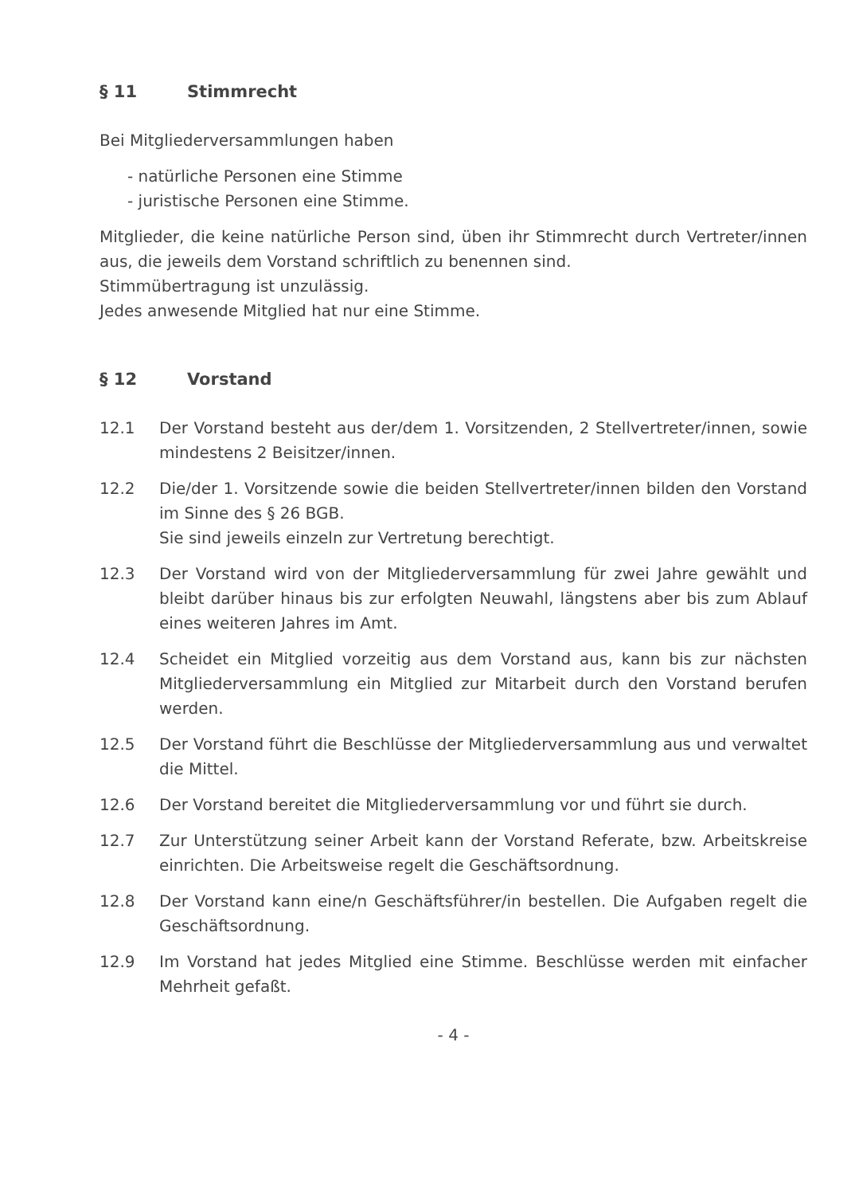§ 11 Stimmrecht
Bei Mitgliederversammlungen haben
- natürliche Personen eine Stimme
- juristische Personen eine Stimme.
Mitglieder, die keine natürliche Person sind, üben ihr Stimmrecht durch Vertreter/innen aus, die jeweils dem Vorstand schriftlich zu benennen sind.
Stimmübertragung ist unzulässig.
Jedes anwesende Mitglied hat nur eine Stimme.
§ 12 Vorstand
12.1 Der Vorstand besteht aus der/dem 1. Vorsitzenden, 2 Stellvertreter/innen, sowie mindestens 2 Beisitzer/innen.
12.2 Die/der 1. Vorsitzende sowie die beiden Stellvertreter/innen bilden den Vorstand im Sinne des § 26 BGB.
Sie sind jeweils einzeln zur Vertretung berechtigt.
12.3 Der Vorstand wird von der Mitgliederversammlung für zwei Jahre gewählt und bleibt darüber hinaus bis zur erfolgten Neuwahl, längstens aber bis zum Ablauf eines weiteren Jahres im Amt.
12.4 Scheidet ein Mitglied vorzeitig aus dem Vorstand aus, kann bis zur nächsten Mitgliederversammlung ein Mitglied zur Mitarbeit durch den Vorstand berufen werden.
12.5 Der Vorstand führt die Beschlüsse der Mitgliederversammlung aus und verwaltet die Mittel.
12.6 Der Vorstand bereitet die Mitgliederversammlung vor und führt sie durch.
12.7 Zur Unterstützung seiner Arbeit kann der Vorstand Referate, bzw. Arbeitskreise einrichten. Die Arbeitsweise regelt die Geschäftsordnung.
12.8 Der Vorstand kann eine/n Geschäftsführer/in bestellen. Die Aufgaben regelt die Geschäftsordnung.
12.9 Im Vorstand hat jedes Mitglied eine Stimme. Beschlüsse werden mit einfacher Mehrheit gefaßt.
- 4 -